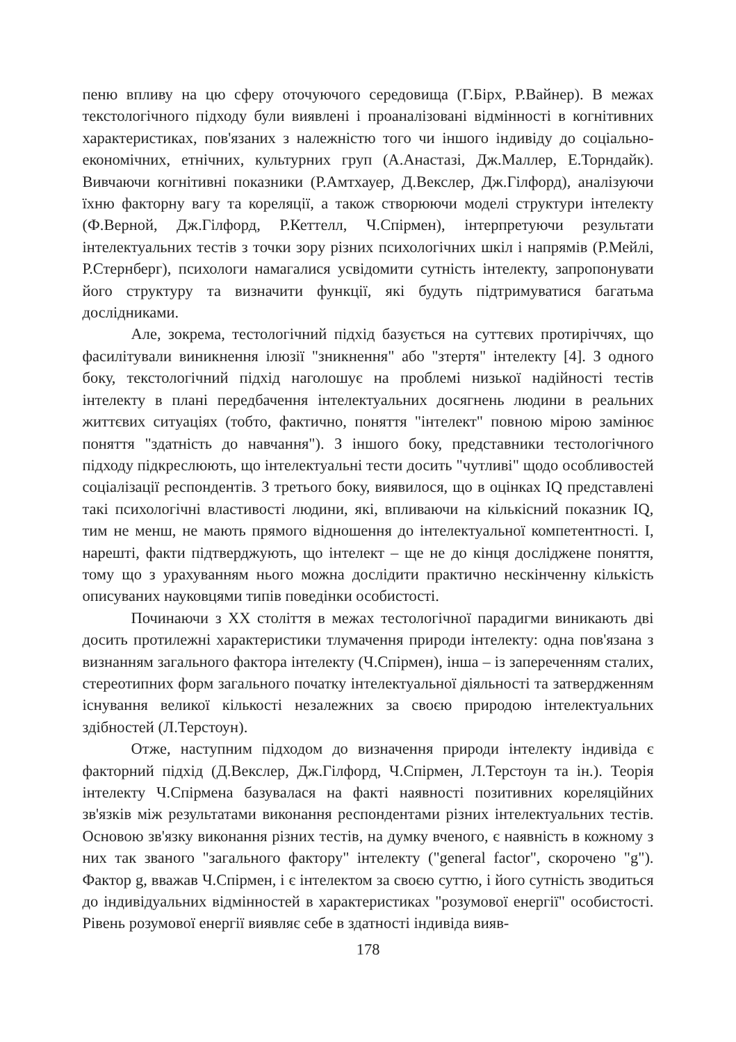пеню впливу на цю сферу оточуючого середовища (Г.Бірх, Р.Вайнер). В межах текстологічного підходу були виявлені і проаналізовані відмінності в когнітивних характеристиках, пов'язаних з належністю того чи іншого індивіду до соціально-економічних, етнічних, культурних груп (А.Анастазі, Дж.Маллер, Е.Торндайк). Вивчаючи когнітивні показники (Р.Амтхауер, Д.Векслер, Дж.Гілфорд), аналізуючи їхню факторну вагу та кореляції, а також створюючи моделі структури інтелекту (Ф.Верной, Дж.Гілфорд, Р.Кеттелл, Ч.Спірмен), інтерпретуючи результати інтелектуальних тестів з точки зору різних психологічних шкіл і напрямів (Р.Мейлі, Р.Стернберг), психологи намагалися усвідомити сутність інтелекту, запропонувати його структуру та визначити функції, які будуть підтримуватися багатьма дослідниками.
Але, зокрема, тестологічний підхід базується на суттєвих протиріччях, що фасилітували виникнення ілюзії "зникнення" або "зтертя" інтелекту [4]. З одного боку, текстологічний підхід наголошує на проблемі низької надійності тестів інтелекту в плані передбачення інтелектуальних досягнень людини в реальних життєвих ситуаціях (тобто, фактично, поняття "інтелект" повною мірою замінює поняття "здатність до навчання"). З іншого боку, представники тестологічного підходу підкреслюють, що інтелектуальні тести досить "чутливі" щодо особливостей соціалізації респондентів. З третього боку, виявилося, що в оцінках IQ представлені такі психологічні властивості людини, які, впливаючи на кількісний показник IQ, тим не менш, не мають прямого відношення до інтелектуальної компетентності. І, нарешті, факти підтверджують, що інтелект – ще не до кінця досліджене поняття, тому що з урахуванням нього можна дослідити практично нескінченну кількість описуваних науковцями типів поведінки особистості.
Починаючи з ХХ століття в межах тестологічної парадигми виникають дві досить протилежні характеристики тлумачення природи інтелекту: одна пов'язана з визнанням загального фактора інтелекту (Ч.Спірмен), інша – із запереченням сталих, стереотипних форм загального початку інтелектуальної діяльності та затвердженням існування великої кількості незалежних за своєю природою інтелектуальних здібностей (Л.Терстоун).
Отже, наступним підходом до визначення природи інтелекту індивіда є факторний підхід (Д.Векслер, Дж.Гілфорд, Ч.Спірмен, Л.Терстоун та ін.). Теорія інтелекту Ч.Спірмена базувалася на факті наявності позитивних кореляційних зв'язків між результатами виконання респондентами різних інтелектуальних тестів. Основою зв'язку виконання різних тестів, на думку вченого, є наявність в кожному з них так званого "загального фактору" інтелекту ("general factor", скорочено "g"). Фактор g, вважав Ч.Спірмен, і є інтелектом за своєю суттю, і його сутність зводиться до індивідуальних відмінностей в характеристиках "розумової енергії" особистості. Рівень розумової енергії виявляє себе в здатності індивіда вияв-
178